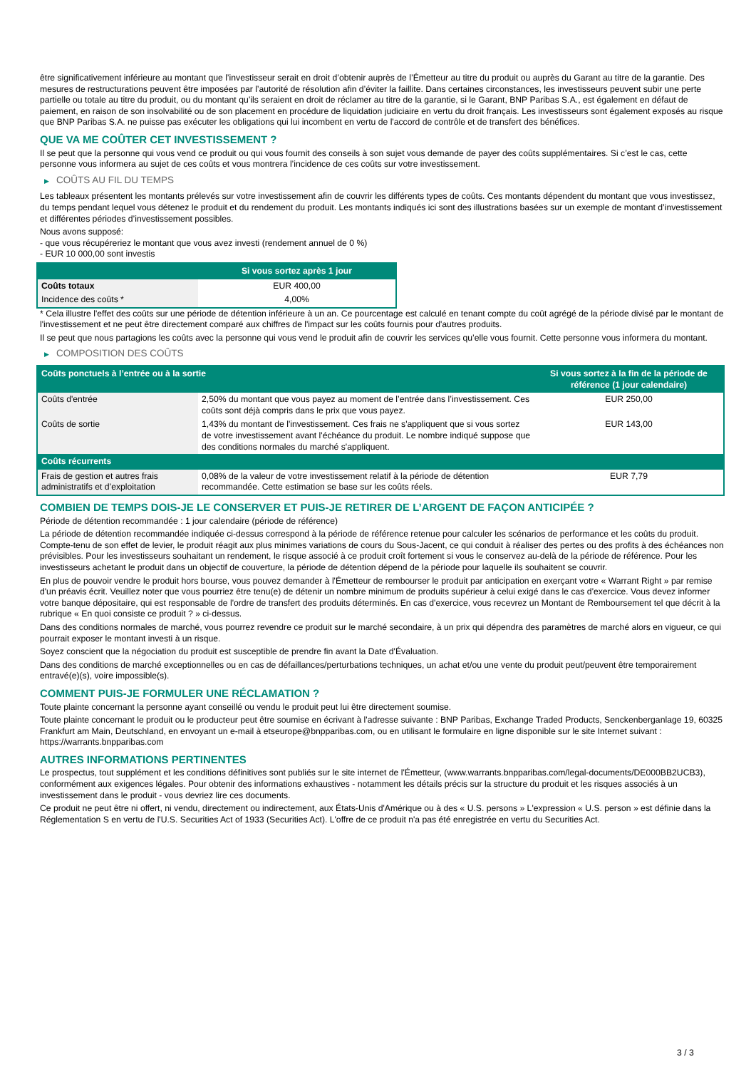être significativement inférieure au montant que l’investisseur serait en droit d’obtenir auprès de l’Émetteur au titre du produit ou auprès du Garant au titre de la garantie. Des mesures de restructurations peuvent être imposées par l’autorité de résolution afin d’éviter la faillite. Dans certaines circonstances, les investisseurs peuvent subir une perte partielle ou totale au titre du produit, ou du montant qu’ils seraient en droit de réclamer au titre de la garantie, si le Garant, BNP Paribas S.A., est également en défaut de paiement, en raison de son insolvabilité ou de son placement en procédure de liquidation judiciaire en vertu du droit français. Les investisseurs sont également exposés au risque que BNP Paribas S.A. ne puisse pas exécuter les obligations qui lui incombent en vertu de l'accord de contrôle et de transfert des bénéfices.
QUE VA ME COÛTER CET INVESTISSEMENT ?
Il se peut que la personne qui vous vend ce produit ou qui vous fournit des conseils à son sujet vous demande de payer des coûts supplémentaires. Si c’est le cas, cette personne vous informera au sujet de ces coûts et vous montrera l’incidence de ces coûts sur votre investissement.
▶ COÛTS AU FIL DU TEMPS
Les tableaux présentent les montants prélevés sur votre investissement afin de couvrir les différents types de coûts. Ces montants dépendent du montant que vous investissez, du temps pendant lequel vous détenez le produit et du rendement du produit. Les montants indiqués ici sont des illustrations basées sur un exemple de montant d’investissement et différentes périodes d’investissement possibles.
Nous avons supposé:
- que vous récupéreriez le montant que vous avez investi (rendement annuel de 0 %)
- EUR 10 000,00 sont investis
| | Si vous sortez après 1 jour |
| --- | --- |
| Coûts totaux | EUR 400,00 |
| Incidence des coûts * | 4,00% |
* Cela illustre l'effet des coûts sur une période de détention inférieure à un an. Ce pourcentage est calculé en tenant compte du coût agrégé de la période divisé par le montant de l'investissement et ne peut être directement comparé aux chiffres de l'impact sur les coûts fournis pour d'autres produits.
Il se peut que nous partagions les coûts avec la personne qui vous vend le produit afin de couvrir les services qu’elle vous fournit. Cette personne vous informera du montant.
▶ COMPOSITION DES COÛTS
| Coûts ponctuels à l’entrée ou à la sortie | | Si vous sortez à la fin de la période de référence (1 jour calendaire) |
| --- | --- | --- |
| Coûts d'entrée | 2,50% du montant que vous payez au moment de l’entrée dans l’investissement. Ces coûts sont déjà compris dans le prix que vous payez. | EUR 250,00 |
| Coûts de sortie | 1,43% du montant de l'investissement. Ces frais ne s'appliquent que si vous sortez de votre investissement avant l'échéance du produit. Le nombre indiqué suppose que des conditions normales du marché s'appliquent. | EUR 143,00 |
| Coûts récurrents | | |
| Frais de gestion et autres frais administratifs et d’exploitation | 0,08% de la valeur de votre investissement relatif à la période de détention recommandée. Cette estimation se base sur les coûts réels. | EUR 7,79 |
COMBIEN DE TEMPS DOIS-JE LE CONSERVER ET PUIS-JE RETIRER DE L’ARGENT DE FAÇON ANTICIPÉE ?
Période de détention recommandée : 1 jour calendaire (période de référence)
La période de détention recommandée indiquée ci-dessus correspond à la période de référence retenue pour calculer les scénarios de performance et les coûts du produit. Compte-tenu de son effet de levier, le produit réagit aux plus minimes variations de cours du Sous-Jacent, ce qui conduit à réaliser des pertes ou des profits à des échéances non prévisibles. Pour les investisseurs souhaitant un rendement, le risque associé à ce produit croît fortement si vous le conservez au-delà de la période de référence. Pour les investisseurs achetant le produit dans un objectif de couverture, la période de détention dépend de la période pour laquelle ils souhaitent se couvrir.
En plus de pouvoir vendre le produit hors bourse, vous pouvez demander à l'Émetteur de rembourser le produit par anticipation en exerçant votre « Warrant Right » par remise d'un préavis écrit. Veuillez noter que vous pourriez être tenu(e) de détenir un nombre minimum de produits supérieur à celui exigé dans le cas d'exercice. Vous devez informer votre banque dépositaire, qui est responsable de l'ordre de transfert des produits déterminés. En cas d'exercice, vous recevrez un Montant de Remboursement tel que décrit à la rubrique « En quoi consiste ce produit ? » ci-dessus.
Dans des conditions normales de marché, vous pourrez revendre ce produit sur le marché secondaire, à un prix qui dépendra des paramètres de marché alors en vigueur, ce qui pourrait exposer le montant investi à un risque.
Soyez conscient que la négociation du produit est susceptible de prendre fin avant la Date d'Évaluation.
Dans des conditions de marché exceptionnelles ou en cas de défaillances/perturbations techniques, un achat et/ou une vente du produit peut/peuvent être temporairement entravé(e)(s), voire impossible(s).
COMMENT PUIS-JE FORMULER UNE RÉCLAMATION ?
Toute plainte concernant la personne ayant conseillé ou vendu le produit peut lui être directement soumise.
Toute plainte concernant le produit ou le producteur peut être soumise en écrivant à l'adresse suivante : BNP Paribas, Exchange Traded Products, Senckenberganlage 19, 60325 Frankfurt am Main, Deutschland, en envoyant un e-mail à etseurope@bnpparibas.com, ou en utilisant le formulaire en ligne disponible sur le site Internet suivant : https://warrants.bnpparibas.com
AUTRES INFORMATIONS PERTINENTES
Le prospectus, tout supplément et les conditions définitives sont publiés sur le site internet de l'Émetteur, (www.warrants.bnpparibas.com/legal-documents/DE000BB2UCB3), conformément aux exigences légales. Pour obtenir des informations exhaustives - notamment les détails précis sur la structure du produit et les risques associés à un investissement dans le produit - vous devriez lire ces documents.
Ce produit ne peut être ni offert, ni vendu, directement ou indirectement, aux États-Unis d'Amérique ou à des « U.S. persons » L'expression « U.S. person » est définie dans la Réglementation S en vertu de l'U.S. Securities Act of 1933 (Securities Act). L'offre de ce produit n'a pas été enregistrée en vertu du Securities Act.
3 / 3